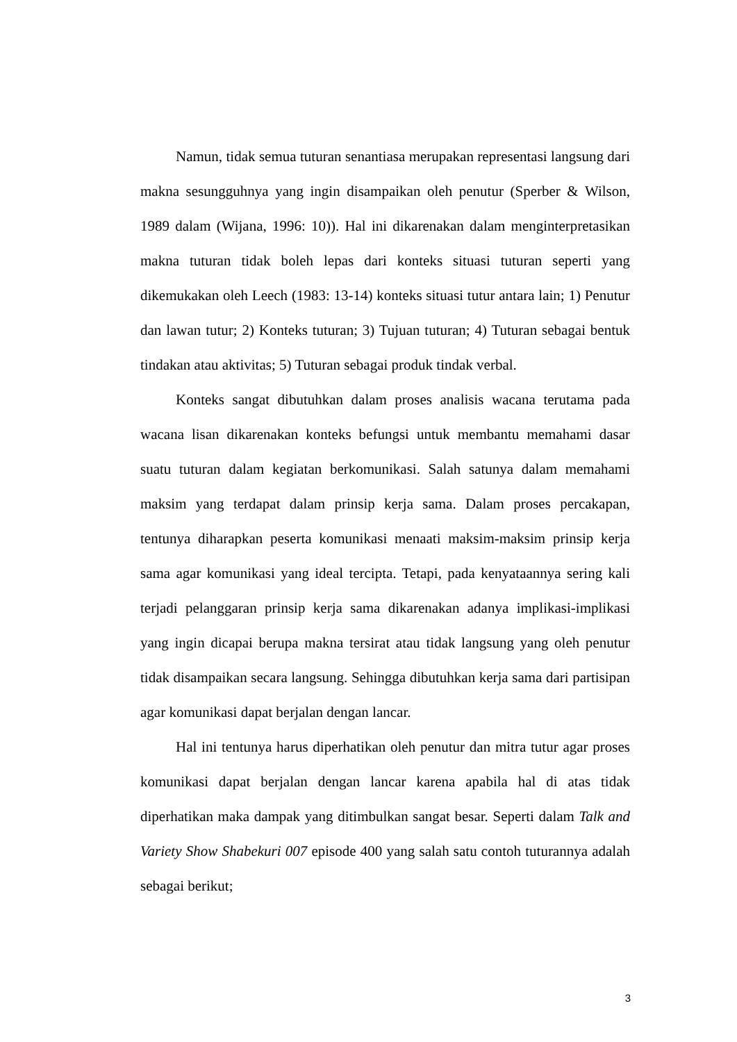Namun, tidak semua tuturan senantiasa merupakan representasi langsung dari makna sesungguhnya yang ingin disampaikan oleh penutur (Sperber & Wilson, 1989 dalam (Wijana, 1996: 10)). Hal ini dikarenakan dalam menginterpretasikan makna tuturan tidak boleh lepas dari konteks situasi tuturan seperti yang dikemukakan oleh Leech (1983: 13-14) konteks situasi tutur antara lain; 1) Penutur dan lawan tutur; 2) Konteks tuturan; 3) Tujuan tuturan; 4) Tuturan sebagai bentuk tindakan atau aktivitas; 5) Tuturan sebagai produk tindak verbal.
Konteks sangat dibutuhkan dalam proses analisis wacana terutama pada wacana lisan dikarenakan konteks befungsi untuk membantu memahami dasar suatu tuturan dalam kegiatan berkomunikasi. Salah satunya dalam memahami maksim yang terdapat dalam prinsip kerja sama. Dalam proses percakapan, tentunya diharapkan peserta komunikasi menaati maksim-maksim prinsip kerja sama agar komunikasi yang ideal tercipta. Tetapi, pada kenyataannya sering kali terjadi pelanggaran prinsip kerja sama dikarenakan adanya implikasi-implikasi yang ingin dicapai berupa makna tersirat atau tidak langsung yang oleh penutur tidak disampaikan secara langsung. Sehingga dibutuhkan kerja sama dari partisipan agar komunikasi dapat berjalan dengan lancar.
Hal ini tentunya harus diperhatikan oleh penutur dan mitra tutur agar proses komunikasi dapat berjalan dengan lancar karena apabila hal di atas tidak diperhatikan maka dampak yang ditimbulkan sangat besar. Seperti dalam Talk and Variety Show Shabekuri 007 episode 400 yang salah satu contoh tuturannya adalah sebagai berikut;
3